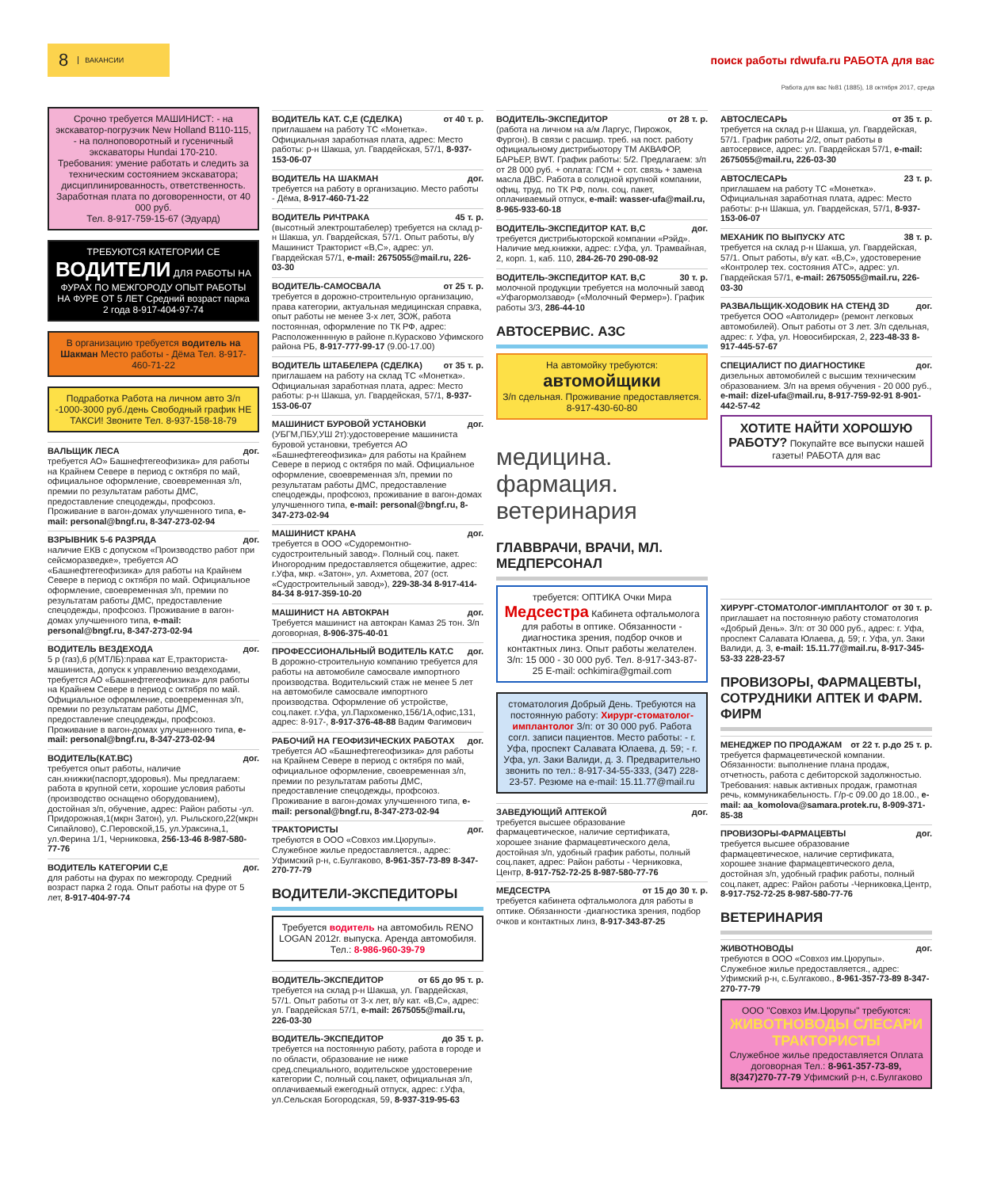8 ВАКАНСИИ
поиск работы rdwufa.ru РАБОТА для вас
Работа для вас №81 (1885), 18 октября 2017, среда
Срочно требуется МАШИНИСТ: - на экскаватор-погрузчик New Holland B110-115, - на полноповоротный и гусеничный экскаваторы Hundai 170-210.
Требования: умение работать и следить за техническим состоянием экскаватора; дисциплинированность, ответственность. Заработная плата по договоренности, от 40 000 руб.
Тел. 8-917-759-15-67 (Эдуард)
ТРЕБУЮТСЯ КАТЕГОРИИ CE ВОДИТЕЛИ ДЛЯ РАБОТЫ НА ФУРАХ ПО МЕЖГОРОДУ ОПЫТ РАБОТЫ НА ФУРЕ ОТ 5 ЛЕТ Средний возраст парка 2 года 8-917-404-97-74
В организацию требуется водитель на Шакман Место работы - Дёма Тел. 8-917-460-71-22
Подработка Работа на личном авто З/п -1000-3000 руб./день Свободный график НЕ ТАКСИ! Звоните Тел. 8-937-158-18-79
ВАЛЬЩИК ЛЕСА дог.
требуется АО» Башнефтегеофизика» для работы на Крайнем Севере в период с октября по май, официальное оформление, своевременная з/п, премии по результатам работы ДМС, предоставление спецодежды, профсоюз. Проживание в вагон-домах улучшенного типа, e-mail: personal@bngf.ru, 8-347-273-02-94
ВЗРЫВНИК 5-6 РАЗРЯДА дог.
наличие ЕКВ с допуском «Производство работ при сейсморазведке», требуется АО «Башнефтегеофизика» для работы на Крайнем Севере в период с октября по май. Официальное оформление, своевременная з/п, премии по результатам работы ДМС, предоставление спецодежды, профсоюз. Проживание в вагон-домах улучшенного типа, e-mail: personal@bngf.ru, 8-347-273-02-94
ВОДИТЕЛЬ ВЕЗДЕХОДА дог.
5 р (газ),6 р(МТЛБ):права кат Е,тракториста-машиниста, допуск к управлению вездеходами, требуется АО «Башнефтегеофизика» для работы на Крайнем Севере в период с октября по май. Официальное оформление, своевременная з/п, премии по результатам работы ДМС, предоставление спецодежды, профсоюз. Проживание в вагон-домах улучшенного типа, e-mail: personal@bngf.ru, 8-347-273-02-94
ВОДИТЕЛЬ(КАТ.ВС) дог.
требуется опыт работы, наличие сан.книжки(паспорт,здоровья). Мы предлагаем: работа в крупной сети, хорошие условия работы (производство оснащено оборудованием), достойная з/п, обучение, адрес: Район работы -ул. Придорожная,1(мкрн Затон), ул. Рыльского,22(мкрн Сипайлово), С.Перовской,15, ул.Ураксина,1, ул.Ферина 1/1, Черниковка, 256-13-46 8-987-580-77-76
ВОДИТЕЛЬ КАТЕГОРИИ С,Е дог.
для работы на фурах по межгороду. Средний возраст парка 2 года. Опыт работы на фуре от 5 лет, 8-917-404-97-74
ВОДИТЕЛЬ КАТ. С,Е (СДЕЛКА) от 40 т. р.
приглашаем на работу ТС «Монетка». Официальная заработная плата, адрес: Место работы: р-н Шакша, ул. Гвардейская, 57/1, 8-937-153-06-07
ВОДИТЕЛЬ НА ШАКМАН дог.
требуется на работу в организацию. Место работы - Дёма, 8-917-460-71-22
ВОДИТЕЛЬ РИЧТРАКА 45 т. р.
(высотный электроштабелер) требуется на склад р-н Шакша, ул. Гвардейская, 57/1. Опыт работы, в/у Машинист Тракторист «В,С», адрес: ул. Гвардейская 57/1, e-mail: 2675055@mail.ru, 226-03-30
ВОДИТЕЛЬ-САМОСВАЛА от 25 т. р.
требуется в дорожно-строительную организацию, права категории, актуальная медицинская справка, опыт работы не менее 3-х лет, ЗОЖ, работа постоянная, оформление по ТК РФ, адрес: Расположенннную в районе п.Курасково Уфимского района РБ, 8-917-777-99-17 (9.00-17.00)
ВОДИТЕЛЬ ШТАБЕЛЕРА (СДЕЛКА) от 35 т. р.
приглашаем на работу на склад ТС «Монетка». Официальная заработная плата, адрес: Место работы: р-н Шакша, ул. Гвардейская, 57/1, 8-937-153-06-07
МАШИНИСТ БУРОВОЙ УСТАНОВКИ дог.
(УБГМ,ПБУ,УШ 2т):удостоверение машиниста буровой установки, требуется АО «Башнефтегеофизика» для работы на Крайнем Севере в период с октября по май. Официальное оформление, своевременная з/п, премии по результатам работы ДМС, предоставление спецодежды, профсоюз, проживание в вагон-домах улучшенного типа, e-mail: personal@bngf.ru, 8-347-273-02-94
МАШИНИСТ КРАНА дог.
требуется в ООО «Судоремонтно-судостроительный завод». Полный соц. пакет. Иногородним предоставляется общежитие, адрес: г.Уфа, мкр. «Затон», ул. Ахметова, 207 (ост. «Судостроительный завод»), 229-38-34 8-917-414-84-34 8-917-359-10-20
МАШИНИСТ НА АВТОКРАН дог.
Требуется машинист на автокран Камаз 25 тон. З/п договорная, 8-906-375-40-01
ПРОФЕССИОНАЛЬНЫЙ ВОДИТЕЛЬ КАТ.С дог.
В дорожно-строительную компанию требуется для работы на автомобиле самосвале импортного производства. Водительский стаж не менее 5 лет на автомобиле самосвале импортного производства. Оформление об устройстве, соц.пакет. г.Уфа, ул.Пархоменко,156/1А,офис,131, адрес: 8-917-, 8-917-376-48-88 Вадим Фагимович
РАБОЧИЙ НА ГЕОФИЗИЧЕСКИХ РАБОТАХ дог.
требуется АО «Башнефтегеофизика» для работы на Крайнем Севере в период с октября по май, официальное оформление, своевременная з/п, премии по результатам работы ДМС, предоставление спецодежды, профсоюз. Проживание в вагон-домах улучшенного типа, e-mail: personal@bngf.ru, 8-347-273-02-94
ТРАКТОРИСТЫ дог.
требуются в ООО «Совхоз им.Цюрупы». Служебное жилье предоставляется., адрес: Уфимский р-н, с.Булгаково, 8-961-357-73-89 8-347-270-77-79
ВОДИТЕЛИ-ЭКСПЕДИТОРЫ
Требуется водитель на автомобиль RENO LOGAN 2012г. выпуска. Аренда автомобиля. Тел.: 8-986-960-39-79
ВОДИТЕЛЬ-ЭКСПЕДИТОР от 65 до 95 т. р.
требуется на склад р-н Шакша, ул. Гвардейская, 57/1. Опыт работы от 3-х лет, в/у кат. «В,С», адрес: ул. Гвардейская 57/1, e-mail: 2675055@mail.ru, 226-03-30
ВОДИТЕЛЬ-ЭКСПЕДИТОР до 35 т. р.
требуется на постоянную работу, работа в городе и по области, образование не ниже сред.специального, водительское удостоверение категории С, полный соц.пакет, официальная з/п, оплачиваемый ежегодный отпуск, адрес: г.Уфа, ул.Сельская Богородская, 59, 8-937-319-95-63
ВОДИТЕЛЬ-ЭКСПЕДИТОР от 28 т. р.
(работа на личном на а/м Ларгус, Пирожок, Фургон). В связи с расшир. треб. на пост. работу официальному дистрибьютору ТМ АКВАФОР, БАРЬЕР, BWT. График работы: 5/2. Предлагаем: з/п от 28 000 руб. + оплата: ГСМ + сот. связь + замена масла ДВС. Работа в солидной крупной компании, офиц. труд. по ТК РФ, полн. соц. пакет, оплачиваемый отпуск, e-mail: wasser-ufa@mail.ru, 8-965-933-60-18
ВОДИТЕЛЬ-ЭКСПЕДИТОР КАТ. В,С дог.
требуется дистрибьюторской компании «Рэйд». Наличие мед.книжки, адрес: г.Уфа, ул. Трамвайная, 2, корп. 1, каб. 110, 284-26-70 290-08-92
ВОДИТЕЛЬ-ЭКСПЕДИТОР КАТ. В,С 30 т. р.
молочной продукции требуется на молочный завод «Уфагормолзавод» («Молочный Фермер»). График работы 3/3, 286-44-10
АВТОСЕРВИС. АЗС
На автомойку требуются: автомойщики
З/п сдельная. Проживание предоставляется. 8-917-430-60-80
медицина. фармация. ветеринария
ГЛАВВРАЧИ, ВРАЧИ, МЛ. МЕДПЕРСОНАЛ
требуется: ОПТИКА Очки Мира Медсестра Кабинета офтальмолога для работы в оптике. Обязанности - диагностика зрения, подбор очков и контактных линз. Опыт работы желателен. З/п: 15 000 - 30 000 руб. Тел. 8-917-343-87-25 E-mail: ochkimira@gmail.com
стоматология Добрый День. Требуются на постоянную работу: Хирург-стоматолог-имплантолог З/п: от 30 000 руб. Работа согл. записи пациентов. Место работы: - г. Уфа, проспект Салавата Юлаева, д. 59; - г. Уфа, ул. Заки Валиди, д. 3. Предварительно звонить по тел.: 8-917-34-55-333, (347) 228-23-57. Резюме на e-mail: 15.11.77@mail.ru
ЗАВЕДУЮЩИЙ АПТЕКОЙ дог.
требуется высшее образование фармацевтическое, наличие сертификата, хорошее знание фармацевтического дела, достойная з/п, удобный график работы, полный соц.пакет, адрес: Район работы - Черниковка, Центр, 8-917-752-72-25 8-987-580-77-76
МЕДСЕСТРА от 15 до 30 т. р.
требуется кабинета офтальмолога для работы в оптике. Обязанности -диагностика зрения, подбор очков и контактных линз, 8-917-343-87-25
АВТОСЛЕСАРЬ от 35 т. р.
требуется на склад р-н Шакша, ул. Гвардейская, 57/1. График работы 2/2, опыт работы в автосервисе, адрес: ул. Гвардейская 57/1, e-mail: 2675055@mail.ru, 226-03-30
АВТОСЛЕСАРЬ 23 т. р.
приглашаем на работу ТС «Монетка». Официальная заработная плата, адрес: Место работы: р-н Шакша, ул. Гвардейская, 57/1, 8-937-153-06-07
МЕХАНИК ПО ВЫПУСКУ АТС 38 т. р.
требуется на склад р-н Шакша, ул. Гвардейская, 57/1. Опыт работы, в/у кат. «В,С», удостоверение «Контролер тех. состояния АТС», адрес: ул. Гвардейская 57/1, e-mail: 2675055@mail.ru, 226-03-30
РАЗВАЛЬЩИК-ХОДОВИК НА СТЕНД 3D дог.
требуется ООО «Автолидер» (ремонт легковых автомобилей). Опыт работы от 3 лет. З/п сдельная, адрес: г. Уфа, ул. Новосибирская, 2, 223-48-33 8-917-445-57-67
СПЕЦИАЛИСТ ПО ДИАГНОСТИКЕ дог.
дизельных автомобилей с высшим техническим образованием. З/п на время обучения - 20 000 руб., e-mail: dizel-ufa@mail.ru, 8-917-759-92-91 8-901-442-57-42
ХОТИТЕ НАЙТИ ХОРОШУЮ РАБОТУ? Покупайте все выпуски нашей газеты! РАБОТА для вас
ХИРУРГ-СТОМАТОЛОГ-ИМПЛАНТОЛОГ от 30 т. р.
приглашает на постоянную работу стоматология «Добрый День». З/п: от 30 000 руб., адрес: г. Уфа, проспект Салавата Юлаева, д. 59; г. Уфа, ул. Заки Валиди, д. 3, e-mail: 15.11.77@mail.ru, 8-917-345-53-33 228-23-57
ПРОВИЗОРЫ, ФАРМАЦЕВТЫ, СОТРУДНИКИ АПТЕК И ФАРМ. ФИРМ
МЕНЕДЖЕР ПО ПРОДАЖАМ от 22 т. р.до 25 т. р.
требуется фармацевтической компании. Обязанности: выполнение плана продаж, отчетность, работа с дебиторской задолжностью. Требования: навык активных продаж, грамотная речь, коммуникабельность. Г/р-с 09.00 до 18.00., e-mail: aa_komolova@samara.protek.ru, 8-909-371-85-38
ПРОВИЗОРЫ-ФАРМАЦЕВТЫ дог.
требуется высшее образование фармацевтическое, наличие сертификата, хорошее знание фармацевтического дела, достойная з/п, удобный график работы, полный соц.пакет, адрес: Район работы -Черниковка,Центр, 8-917-752-72-25 8-987-580-77-76
ВЕТЕРИНАРИЯ
ЖИВОТНОВОДЫ дог.
требуются в ООО «Совхоз им.Цюрупы». Служебное жилье предоставляется., адрес: Уфимский р-н, с.Булгаково., 8-961-357-73-89 8-347-270-77-79
ООО "Совхоз Им.Цюрупы" требуются: ЖИВОТНОВОДЫ СЛЕСАРИ ТРАКТОРИСТЫ
Служебное жилье предоставляется Оплата договорная Тел.: 8-961-357-73-89, 8(347)270-77-79 Уфимский р-н, с.Булгаково